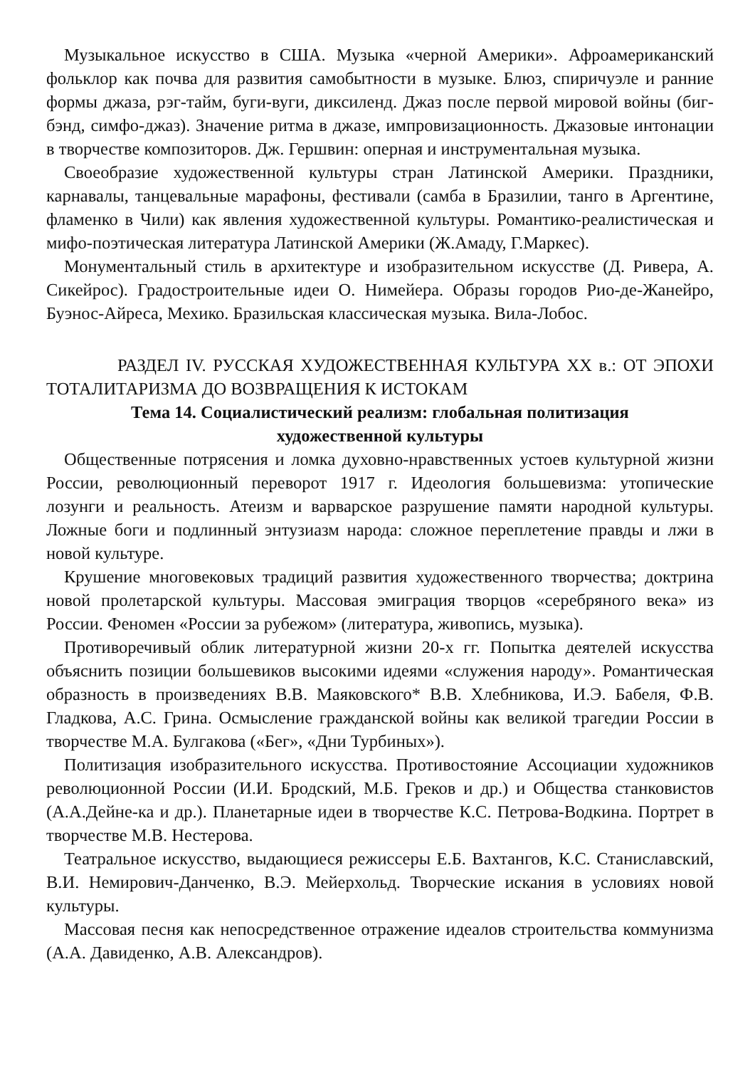Музыкальное искусство в США. Музыка «черной Америки». Афроамериканский фольклор как почва для развития самобытности в музыке. Блюз, спиричуэле и ранние формы джаза, рэг-тайм, буги-вуги, диксиленд. Джаз после первой мировой войны (биг-бэнд, симфо-джаз). Значение ритма в джазе, импровизационность. Джазовые интонации в творчестве композиторов. Дж. Гершвин: оперная и инструментальная музыка.
Своеобразие художественной культуры стран Латинской Америки. Праздники, карнавалы, танцевальные марафоны, фестивали (самба в Бразилии, танго в Аргентине, фламенко в Чили) как явления художественной культуры. Романтико-реалистическая и мифо-поэтическая литература Латинской Америки (Ж.Амаду, Г.Маркес).
Монументальный стиль в архитектуре и изобразительном искусстве (Д. Ривера, А. Сикейрос). Градостроительные идеи О. Нимейера. Образы городов Рио-де-Жанейро, Буэнос-Айреса, Мехико. Бразильская классическая музыка. Вила-Лобос.
РАЗДЕЛ IV. РУССКАЯ ХУДОЖЕСТВЕННАЯ КУЛЬТУРА XX в.: ОТ ЭПОХИ ТОТАЛИТАРИЗМА ДО ВОЗВРАЩЕНИЯ К ИСТОКАМ
Тема 14. Социалистический реализм: глобальная политизация
художественной культуры
Общественные потрясения и ломка духовно-нравственных устоев культурной жизни России, революционный переворот 1917 г. Идеология большевизма: утопические лозунги и реальность. Атеизм и варварское разрушение памяти народной культуры. Ложные боги и подлинный энтузиазм народа: сложное переплетение правды и лжи в новой культуре.
Крушение многовековых традиций развития художественного творчества; доктрина новой пролетарской культуры. Массовая эмиграция творцов «серебряного века» из России. Феномен «России за рубежом» (литература, живопись, музыка).
Противоречивый облик литературной жизни 20-х гг. Попытка деятелей искусства объяснить позиции большевиков высокими идеями «служения народу». Романтическая образность в произведениях В.В. Маяковского* В.В. Хлебникова, И.Э. Бабеля, Ф.В. Гладкова, А.С. Грина. Осмысление гражданской войны как великой трагедии России в творчестве М.А. Булгакова («Бег», «Дни Турбиных»).
Политизация изобразительного искусства. Противостояние Ассоциации художников революционной России (И.И. Бродский, М.Б. Греков и др.) и Общества станковистов (А.А.Дейне-ка и др.). Планетарные идеи в творчестве К.С. Петрова-Водкина. Портрет в творчестве М.В. Нестерова.
Театральное искусство, выдающиеся режиссеры Е.Б. Вахтангов, К.С. Станиславский, В.И. Немирович-Данченко, В.Э. Мейерхольд. Творческие искания в условиях новой культуры.
Массовая песня как непосредственное отражение идеалов строительства коммунизма (А.А. Давиденко, А.В. Александров).